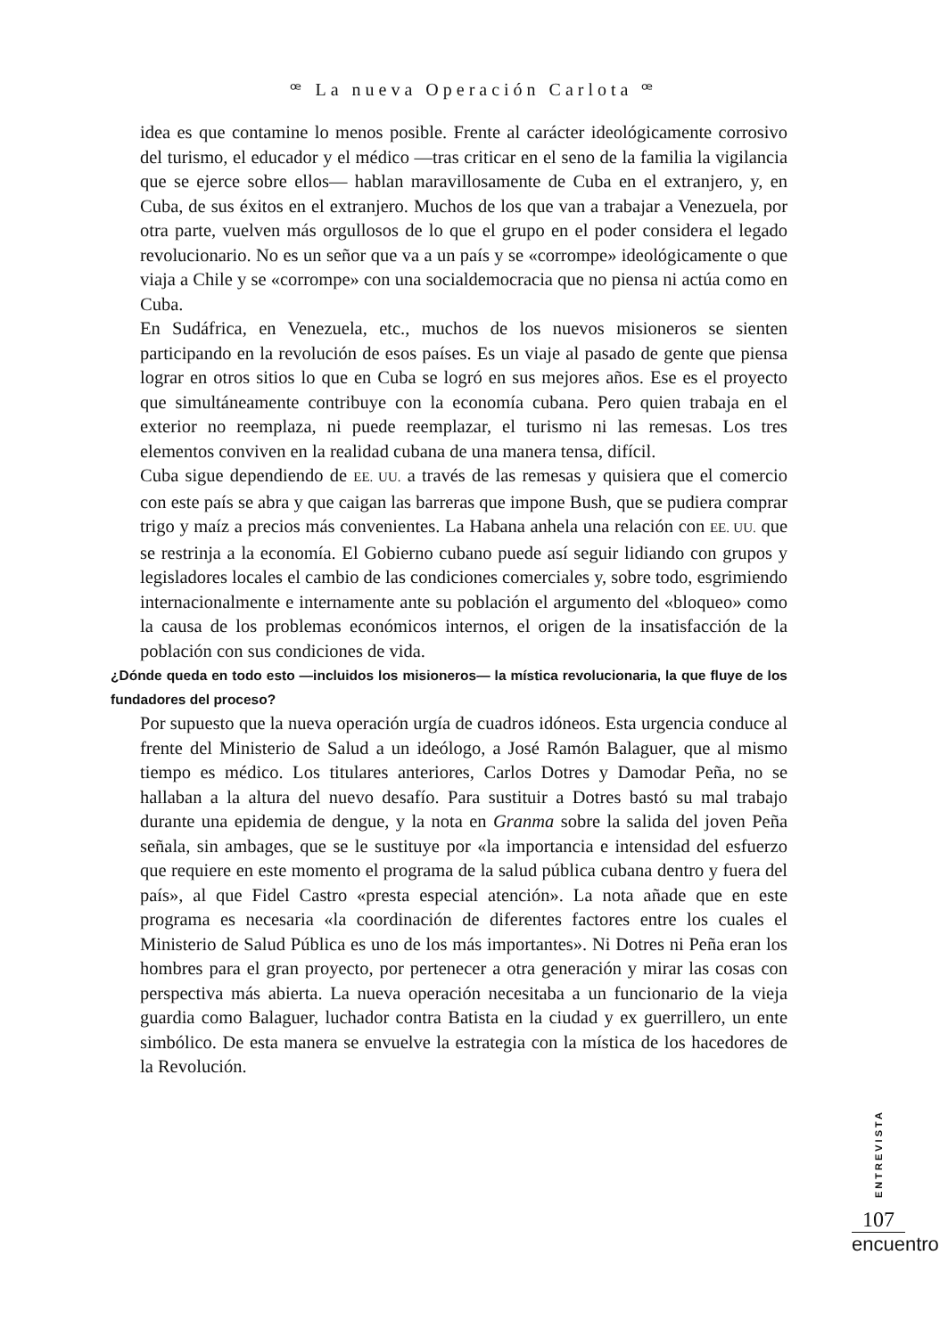ꟹ La nueva Operación Carlota ꟹ
idea es que contamine lo menos posible. Frente al carácter ideológicamente corrosivo del turismo, el educador y el médico —tras criticar en el seno de la familia la vigilancia que se ejerce sobre ellos— hablan maravillosamente de Cuba en el extranjero, y, en Cuba, de sus éxitos en el extranjero. Muchos de los que van a trabajar a Venezuela, por otra parte, vuelven más orgullosos de lo que el grupo en el poder considera el legado revolucionario. No es un señor que va a un país y se «corrompe» ideológicamente o que viaja a Chile y se «corrompe» con una socialdemocracia que no piensa ni actúa como en Cuba.
En Sudáfrica, en Venezuela, etc., muchos de los nuevos misioneros se sienten participando en la revolución de esos países. Es un viaje al pasado de gente que piensa lograr en otros sitios lo que en Cuba se logró en sus mejores años. Ese es el proyecto que simultáneamente contribuye con la economía cubana. Pero quien trabaja en el exterior no reemplaza, ni puede reemplazar, el turismo ni las remesas. Los tres elementos conviven en la realidad cubana de una manera tensa, difícil.
Cuba sigue dependiendo de EE. UU. a través de las remesas y quisiera que el comercio con este país se abra y que caigan las barreras que impone Bush, que se pudiera comprar trigo y maíz a precios más convenientes. La Habana anhela una relación con EE. UU. que se restrinja a la economía. El Gobierno cubano puede así seguir lidiando con grupos y legisladores locales el cambio de las condiciones comerciales y, sobre todo, esgrimiendo internacionalmente e internamente ante su población el argumento del «bloqueo» como la causa de los problemas económicos internos, el origen de la insatisfacción de la población con sus condiciones de vida.
¿Dónde queda en todo esto —incluidos los misioneros— la mística revolucionaria, la que fluye de los fundadores del proceso?
Por supuesto que la nueva operación urgía de cuadros idóneos. Esta urgencia conduce al frente del Ministerio de Salud a un ideólogo, a José Ramón Balaguer, que al mismo tiempo es médico. Los titulares anteriores, Carlos Dotres y Damodar Peña, no se hallaban a la altura del nuevo desafío. Para sustituir a Dotres bastó su mal trabajo durante una epidemia de dengue, y la nota en Granma sobre la salida del joven Peña señala, sin ambages, que se le sustituye por «la importancia e intensidad del esfuerzo que requiere en este momento el programa de la salud pública cubana dentro y fuera del país», al que Fidel Castro «presta especial atención». La nota añade que en este programa es necesaria «la coordinación de diferentes factores entre los cuales el Ministerio de Salud Pública es uno de los más importantes». Ni Dotres ni Peña eran los hombres para el gran proyecto, por pertenecer a otra generación y mirar las cosas con perspectiva más abierta. La nueva operación necesitaba a un funcionario de la vieja guardia como Balaguer, luchador contra Batista en la ciudad y ex guerrillero, un ente simbólico. De esta manera se envuelve la estrategia con la mística de los hacedores de la Revolución.
ENTREVISTA
107
encuentro